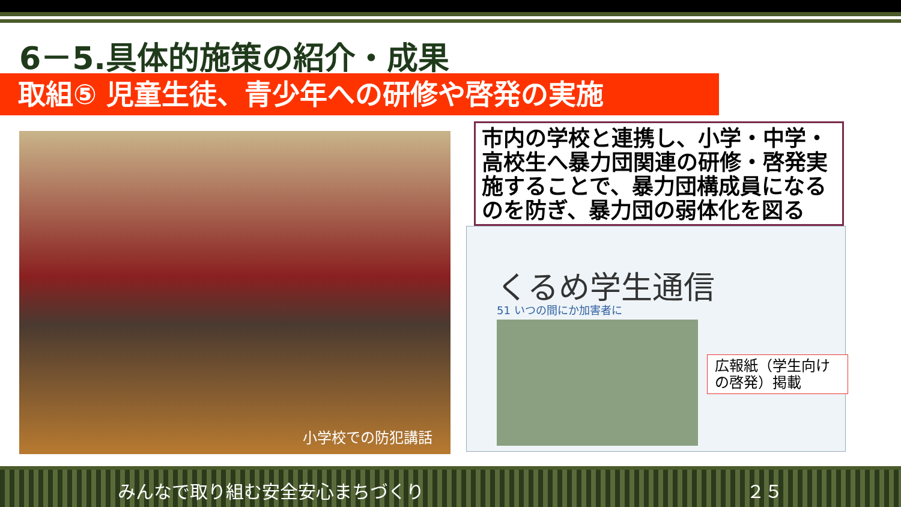6－5.具体的施策の紹介・成果
取組⑤ 児童生徒、青少年への研修や啓発の実施
小学校での防犯講話
市内の学校と連携し、小学・中学・高校生へ暴力団関連の研修・啓発実施することで、暴力団構成員になるのを防ぎ、暴力団の弱体化を図る
くるめ学生通信
51 いつの間にか加害者に
広報紙（学生向けの啓発）掲載
みんなで取り組む安全安心まちづくり ２５